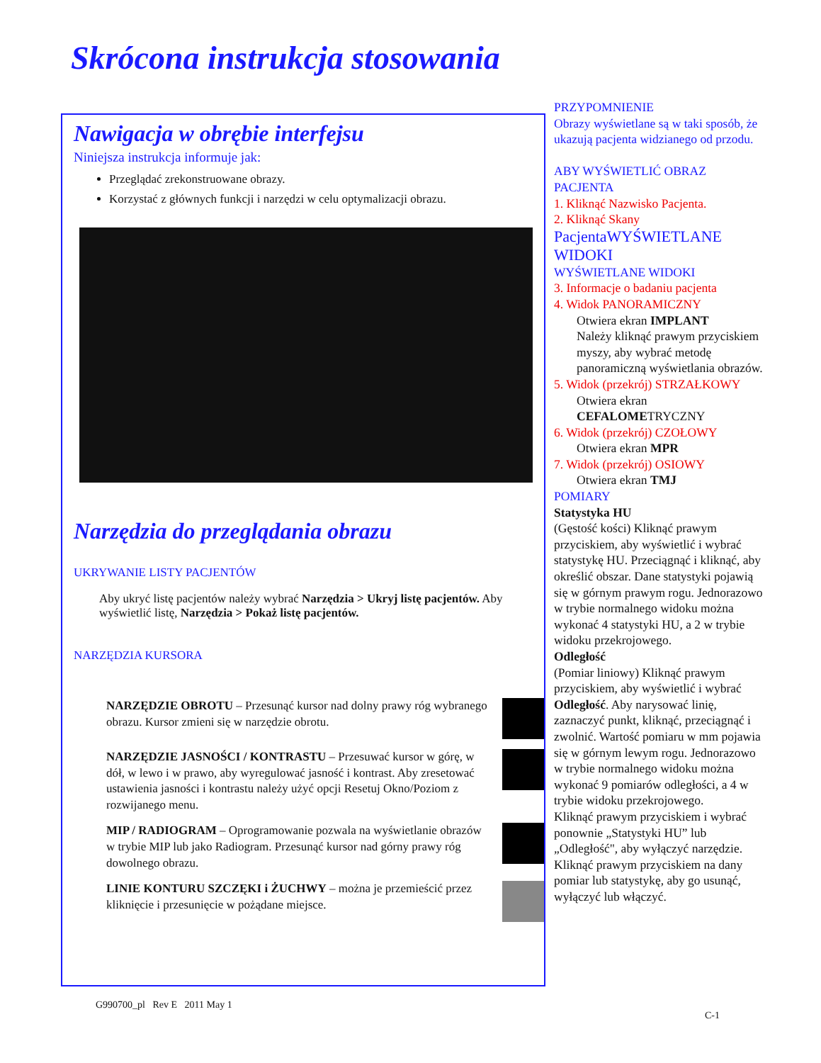Skrócona instrukcja stosowania
Nawigacja w obrębie interfejsu
Niniejsza instrukcja informuje jak:
Przeglądać zrekonstruowane obrazy.
Korzystać z głównych funkcji i narzędzi w celu optymalizacji obrazu.
Narzędzia do przeglądania obrazu
UKRYWANIE LISTY PACJENTÓW
Aby ukryć listę pacjentów należy wybrać Narzędzia > Ukryj listę pacjentów. Aby wyświetlić listę, Narzędzia > Pokaż listę pacjentów.
NARZĘDZIA KURSORA
NARZĘDZIE OBROTU – Przesunąć kursor nad dolny prawy róg wybranego obrazu. Kursor zmieni się w narzędzie obrotu.
NARZĘDZIE JASNOŚCI / KONTRASTU – Przesuwać kursor w górę, w dół, w lewo i w prawo, aby wyregulować jasność i kontrast. Aby zresetować ustawienia jasności i kontrastu należy użyć opcji Resetuj Okno/Poziom z rozwijanego menu.
MIP / RADIOGRAM – Oprogramowanie pozwala na wyświetlanie obrazów w trybie MIP lub jako Radiogram. Przesunąć kursor nad górny prawy róg dowolnego obrazu.
LINIE KONTURU SZCZĘKI i ŻUCHWY – można je przemieścić przez kliknięcie i przesunięcie w pożądane miejsce.
PRZYPOMNIENIE
Obrazy wyświetlane są w taki sposób, że ukazują pacjenta widzianego od przodu.
ABY WYŚWIETLIĆ OBRAZ PACJENTA
1. Kliknąć Nazwisko Pacjenta.
2. Kliknąć Skany
PacjentaWYŚWIETLANE WIDOKI
WYŚWIETLANE WIDOKI
3. Informacje o badaniu pacjenta
4. Widok PANORAMICZNY
Otwiera ekran IMPLANT
Należy kliknąć prawym przyciskiem myszy, aby wybrać metodę panoramiczną wyświetlania obrazów.
5. Widok (przekrój) STRZAŁKOWY
Otwiera ekran CEFALOMETRYCZNY
6. Widok (przekrój) CZOŁOWY
Otwiera ekran MPR
7. Widok (przekrój) OSIOWY
Otwiera ekran TMJ
POMIARY
Statystyka HU
(Gęstość kości) Kliknąć prawym przyciskiem, aby wyświetlić i wybrać statystykę HU. Przeciągnąć i kliknąć, aby określić obszar. Dane statystyki pojawią się w górnym prawym rogu. Jednorazowo w trybie normalnego widoku można wykonać 4 statystyki HU, a 2 w trybie widoku przekrojowego.
Odległość
(Pomiar liniowy) Kliknąć prawym przyciskiem, aby wyświetlić i wybrać Odległość. Aby narysować linię, zaznaczyć punkt, kliknąć, przeciągnąć i zwolnić. Wartość pomiaru w mm pojawia się w górnym lewym rogu. Jednorazowo w trybie normalnego widoku można wykonać 9 pomiarów odległości, a 4 w trybie widoku przekrojowego.
Kliknąć prawym przyciskiem i wybrać ponownie „Statystyki HU” lub „Odległość", aby wyłączyć narzędzie. Kliknąć prawym przyciskiem na dany pomiar lub statystykę, aby go usunąć, wyłączyć lub włączyć.
G990700_pl Rev E 2011 May 1
C-1